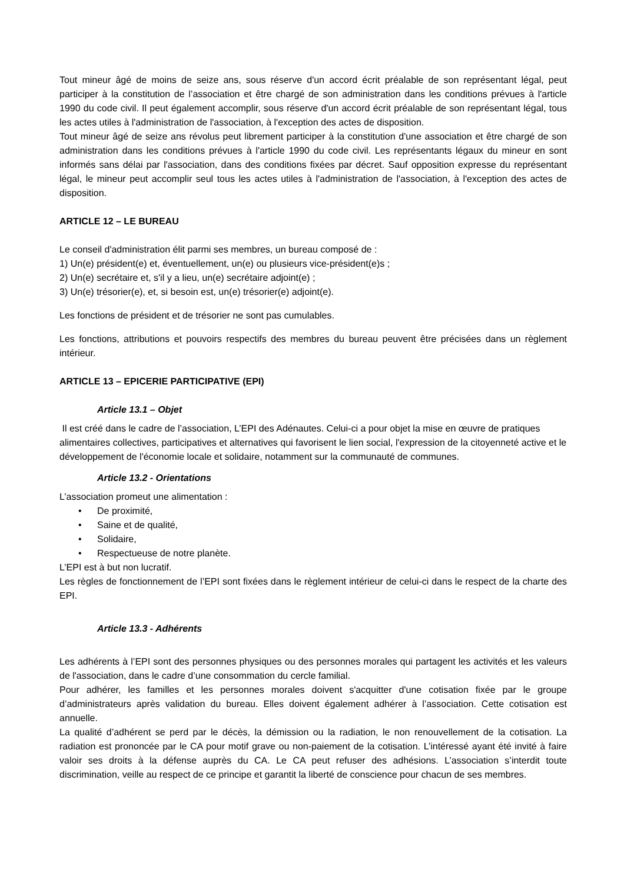Tout mineur âgé de moins de seize ans, sous réserve d'un accord écrit préalable de son représentant légal, peut participer à la constitution de l’association et être chargé de son administration dans les conditions prévues à l'article 1990 du code civil. Il peut également accomplir, sous réserve d'un accord écrit préalable de son représentant légal, tous les actes utiles à l'administration de l'association, à l'exception des actes de disposition.
Tout mineur âgé de seize ans révolus peut librement participer à la constitution d'une association et être chargé de son administration dans les conditions prévues à l'article 1990 du code civil. Les représentants légaux du mineur en sont informés sans délai par l'association, dans des conditions fixées par décret. Sauf opposition expresse du représentant légal, le mineur peut accomplir seul tous les actes utiles à l'administration de l'association, à l'exception des actes de disposition.
ARTICLE 12 – LE BUREAU
Le conseil d'administration élit parmi ses membres, un bureau composé de :
1) Un(e) président(e) et, éventuellement, un(e) ou plusieurs vice-président(e)s ;
2) Un(e) secrétaire et, s'il y a lieu, un(e) secrétaire adjoint(e) ;
3) Un(e) trésorier(e), et, si besoin est, un(e) trésorier(e) adjoint(e).
Les fonctions de président et de trésorier ne sont pas cumulables.
Les fonctions, attributions et pouvoirs respectifs des membres du bureau peuvent être précisées dans un règlement intérieur.
ARTICLE 13 – EPICERIE PARTICIPATIVE (EPI)
Article 13.1 – Objet
Il est créé dans le cadre de l’association, L’EPI des Adénautes. Celui-ci a pour objet la mise en œuvre de pratiques alimentaires collectives, participatives et alternatives qui favorisent le lien social, l'expression de la citoyenneté active et le développement de l'économie locale et solidaire, notamment sur la communauté de communes.
Article 13.2 - Orientations
L’association promeut une alimentation :
• De proximité,
• Saine et de qualité,
• Solidaire,
• Respectueuse de notre planète.
L’EPI est à but non lucratif.
Les règles de fonctionnement de l’EPI sont fixées dans le règlement intérieur de celui-ci dans le respect de la charte des EPI.
Article 13.3 - Adhérents
Les adhérents à l’EPI sont des personnes physiques ou des personnes morales qui partagent les activités et les valeurs de l'association, dans le cadre d’une consommation du cercle familial.
Pour adhérer, les familles et les personnes morales doivent s'acquitter d'une cotisation fixée par le groupe d’administrateurs après validation du bureau. Elles doivent également adhérer à l’association. Cette cotisation est annuelle.
La qualité d’adhérent se perd par le décès, la démission ou la radiation, le non renouvellement de la cotisation. La radiation est prononcée par le CA pour motif grave ou non-paiement de la cotisation. L’intéressé ayant été invité à faire valoir ses droits à la défense auprès du CA. Le CA peut refuser des adhésions. L’association s’interdit toute discrimination, veille au respect de ce principe et garantit la liberté de conscience pour chacun de ses membres.